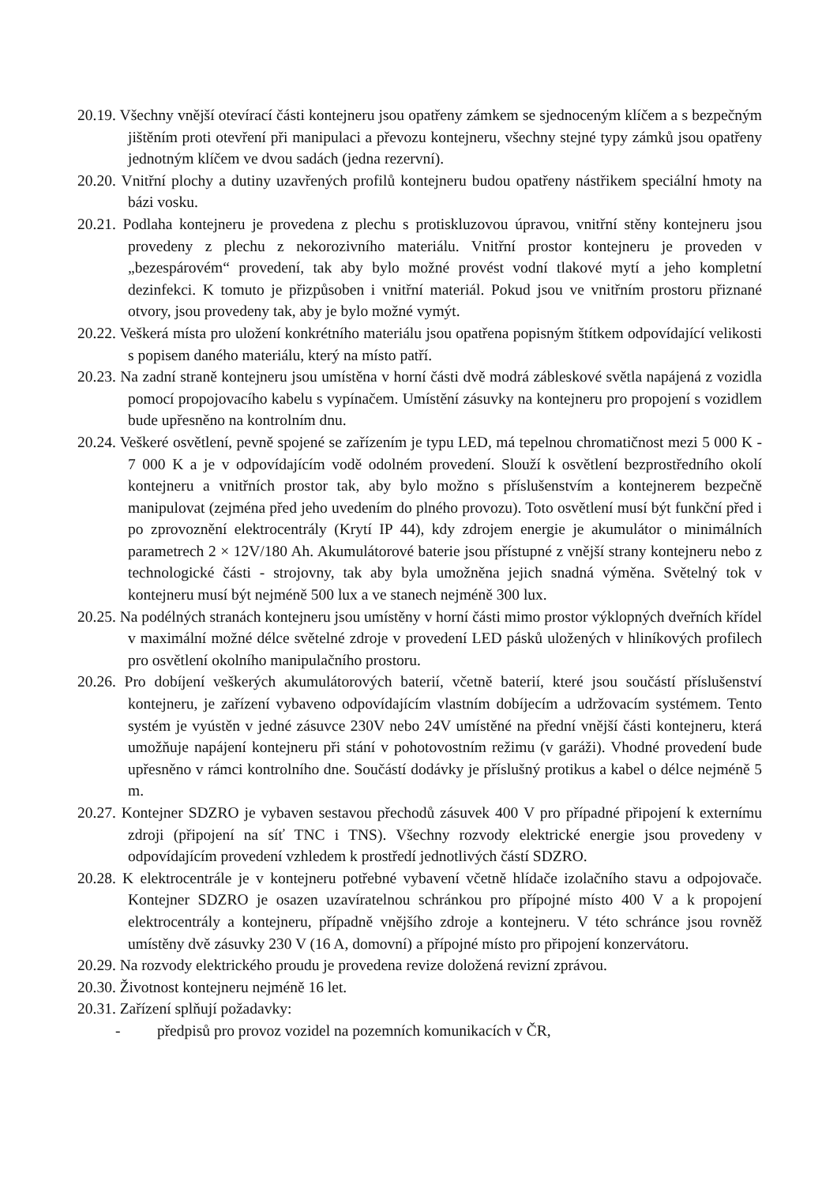20.19. Všechny vnější otevírací části kontejneru jsou opatřeny zámkem se sjednoceným klíčem a s bezpečným jištěním proti otevření při manipulaci a převozu kontejneru, všechny stejné typy zámků jsou opatřeny jednotným klíčem ve dvou sadách (jedna rezervní).
20.20. Vnitřní plochy a dutiny uzavřených profilů kontejneru budou opatřeny nástřikem speciální hmoty na bázi vosku.
20.21. Podlaha kontejneru je provedena z plechu s protiskluzovou úpravou, vnitřní stěny kontejneru jsou provedeny z plechu z nekorozivního materiálu. Vnitřní prostor kontejneru je proveden v „bezespárovém“ provedení, tak aby bylo možné provést vodní tlakové mytí a jeho kompletní dezinfekci. K tomuto je přizpůsoben i vnitřní materiál. Pokud jsou ve vnitřním prostoru přiznané otvory, jsou provedeny tak, aby je bylo možné vymýt.
20.22. Veškerá místa pro uložení konkrétního materiálu jsou opatřena popisným štítkem odpovídající velikosti s popisem daného materiálu, který na místo patří.
20.23. Na zadní straně kontejneru jsou umístěna v horní části dvě modrá zábleskové světla napájená z vozidla pomocí propojovacího kabelu s vypínačem. Umístění zásuvky na kontejneru pro propojení s vozidlem bude upřesněno na kontrolním dnu.
20.24. Veškeré osvětlení, pevně spojené se zařízením je typu LED, má tepelnou chromatičnost mezi 5 000 K - 7 000 K a je v odpovídajícím vodě odolném provedení. Slouží k osvětlení bezprostředního okolí kontejneru a vnitřních prostor tak, aby bylo možno s příslušenstvím a kontejnerem bezpečně manipulovat (zejména před jeho uvedením do plného provozu). Toto osvětlení musí být funkční před i po zprovoznění elektrocentrály (Krytí IP 44), kdy zdrojem energie je akumulátor o minimálních parametrech 2 × 12V/180 Ah. Akumulátorové baterie jsou přístupné z vnější strany kontejneru nebo z technologické části - strojovny, tak aby byla umožněna jejich snadná výměna. Světelný tok v kontejneru musí být nejméně 500 lux a ve stanech nejméně 300 lux.
20.25. Na podélných stranách kontejneru jsou umístěny v horní části mimo prostor výklopných dveřních křídel v maximální možné délce světelné zdroje v provedení LED pásků uložených v hliníkových profilech pro osvětlení okolního manipulačního prostoru.
20.26. Pro dobíjení veškerých akumulátorových baterií, včetně baterií, které jsou součástí příslušenství kontejneru, je zařízení vybaveno odpovídajícím vlastním dobíjecím a udržovacím systémem. Tento systém je vyústěn v jedné zásuvce 230V nebo 24V umístěné na přední vnější části kontejneru, která umožňuje napájení kontejneru při stání v pohotovostním režimu (v garáži). Vhodné provedení bude upřesněno v rámci kontrolního dne. Součástí dodávky je příslušný protikus a kabel o délce nejméně 5 m.
20.27. Kontejner SDZRO je vybaven sestavou přechodů zásuvek 400 V pro případné připojení k externímu zdroji (připojení na síť TNC i TNS). Všechny rozvody elektrické energie jsou provedeny v odpovídajícím provedení vzhledem k prostředí jednotlivých částí SDZRO.
20.28. K elektrocentrále je v kontejneru potřebné vybavení včetně hlídače izolačního stavu a odpojovače. Kontejner SDZRO je osazen uzavíratelnou schránkou pro přípojné místo 400 V a k propojení elektrocentrály a kontejneru, případně vnějšího zdroje a kontejneru. V této schránce jsou rovněž umístěny dvě zásuvky 230 V (16 A, domovní) a přípojné místo pro připojení konzervátoru.
20.29. Na rozvody elektrického proudu je provedena revize doložená revizní zprávou.
20.30. Životnost kontejneru nejméně 16 let.
20.31. Zařízení splňují požadavky:
- předpisů pro provoz vozidel na pozemních komunikacích v ČR,